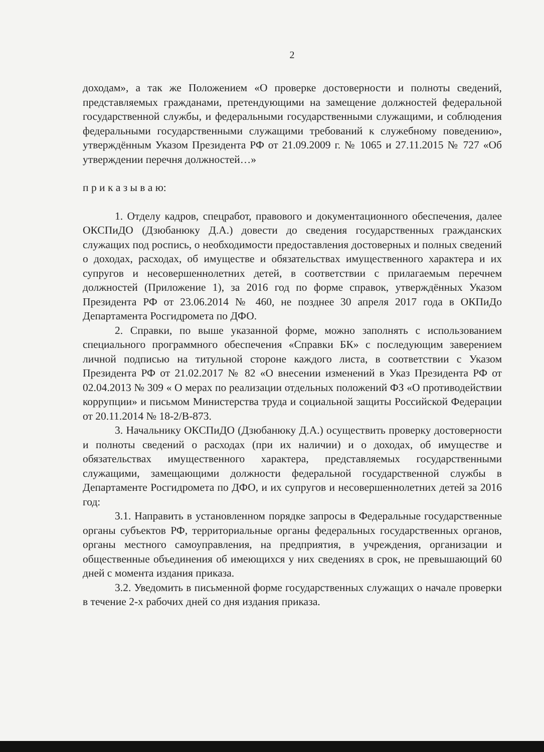2
доходам», а так же Положением «О проверке достоверности и полноты сведений, представляемых гражданами, претендующими на замещение должностей федеральной государственной службы, и федеральными государственными служащими, и соблюдения федеральными государственными служащими требований к служебному поведению», утверждённым Указом Президента РФ от 21.09.2009 г. № 1065 и 27.11.2015 № 727 «Об утверждении перечня должностей…»
п р и к а з ы в а ю:
1. Отделу кадров, спецработ, правового и документационного обеспечения, далее ОКСПиДО (Дзюбанюку Д.А.) довести до сведения государственных гражданских служащих под роспись, о необходимости предоставления достоверных и полных сведений о доходах, расходах, об имуществе и обязательствах имущественного характера и их супругов и несовершеннолетних детей, в соответствии с прилагаемым перечнем должностей (Приложение 1), за 2016 год по форме справок, утверждённых Указом Президента РФ от 23.06.2014 № 460, не позднее 30 апреля 2017 года в ОКПиДо Департамента Росгидромета по ДФО.
2. Справки, по выше указанной форме, можно заполнять с использованием специального программного обеспечения «Справки БК» с последующим заверением личной подписью на титульной стороне каждого листа, в соответствии с Указом Президента РФ от 21.02.2017 № 82 «О внесении изменений в Указ Президента РФ от 02.04.2013 № 309 « О мерах по реализации отдельных положений ФЗ «О противодействии коррупции» и письмом Министерства труда и социальной защиты Российской Федерации от 20.11.2014 № 18-2/В-873.
3. Начальнику ОКСПиДО (Дзюбанюку Д.А.) осуществить проверку достоверности и полноты сведений о расходах (при их наличии) и о доходах, об имуществе и обязательствах имущественного характера, представляемых государственными служащими, замещающими должности федеральной государственной службы в Департаменте Росгидромета по ДФО, и их супругов и несовершеннолетних детей за 2016 год:
3.1. Направить в установленном порядке запросы в Федеральные государственные органы субъектов РФ, территориальные органы федеральных государственных органов, органы местного самоуправления, на предприятия, в учреждения, организации и общественные объединения об имеющихся у них сведениях в срок, не превышающий 60 дней с момента издания приказа.
3.2. Уведомить в письменной форме государственных служащих о начале проверки в течение 2-х рабочих дней со дня издания приказа.